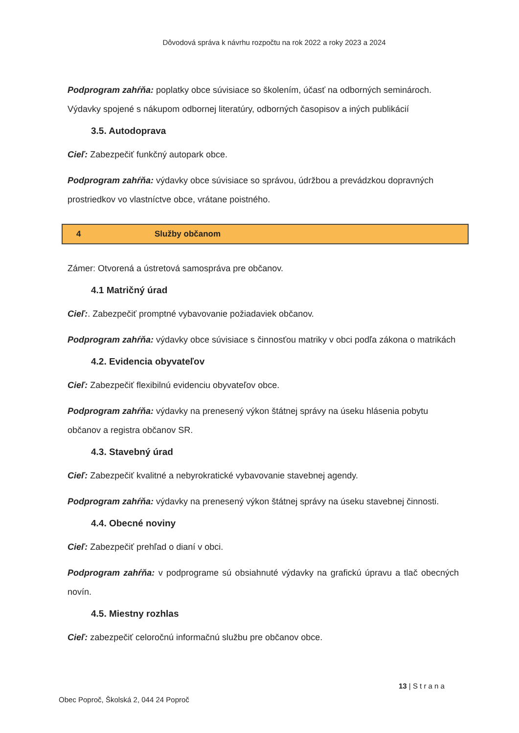Dôvodová správa k návrhu rozpočtu na rok 2022 a roky 2023 a 2024
Podprogram zahŕňa: poplatky obce súvisiace so školením, účasť na odborných seminároch. Výdavky spojené s nákupom odbornej literatúry, odborných časopisov a iných publikácií
3.5. Autodoprava
Cieľ: Zabezpečiť funkčný autopark obce.
Podprogram zahŕňa: výdavky obce súvisiace so správou, údržbou a prevádzkou dopravných prostriedkov vo vlastníctve obce, vrátane poistného.
4 Služby občanom
Zámer: Otvorená a ústretová samospráva pre občanov.
4.1 Matričný úrad
Cieľ:. Zabezpečiť promptné vybavovanie požiadaviek občanov.
Podprogram zahŕňa: výdavky obce súvisiace s činnosťou matriky v obci podľa zákona o matrikách
4.2. Evidencia obyvateľov
Cieľ: Zabezpečiť flexibilnú evidenciu obyvateľov obce.
Podprogram zahŕňa: výdavky na prenesený výkon štátnej správy na úseku hlásenia pobytu občanov a registra občanov SR.
4.3. Stavebný úrad
Cieľ: Zabezpečiť kvalitné a nebyrokratické vybavovanie stavebnej agendy.
Podprogram zahŕňa: výdavky na prenesený výkon štátnej správy na úseku stavebnej činnosti.
4.4. Obecné noviny
Cieľ: Zabezpečiť prehľad o dianí v obci.
Podprogram zahŕňa: v podprograme sú obsiahnuté výdavky na grafickú úpravu a tlač obecných novín.
4.5. Miestny rozhlas
Cieľ: zabezpečiť celoročnú informačnú službu pre občanov obce.
13 | S t r a n a
Obec Poproč, Školská 2, 044 24 Poproč